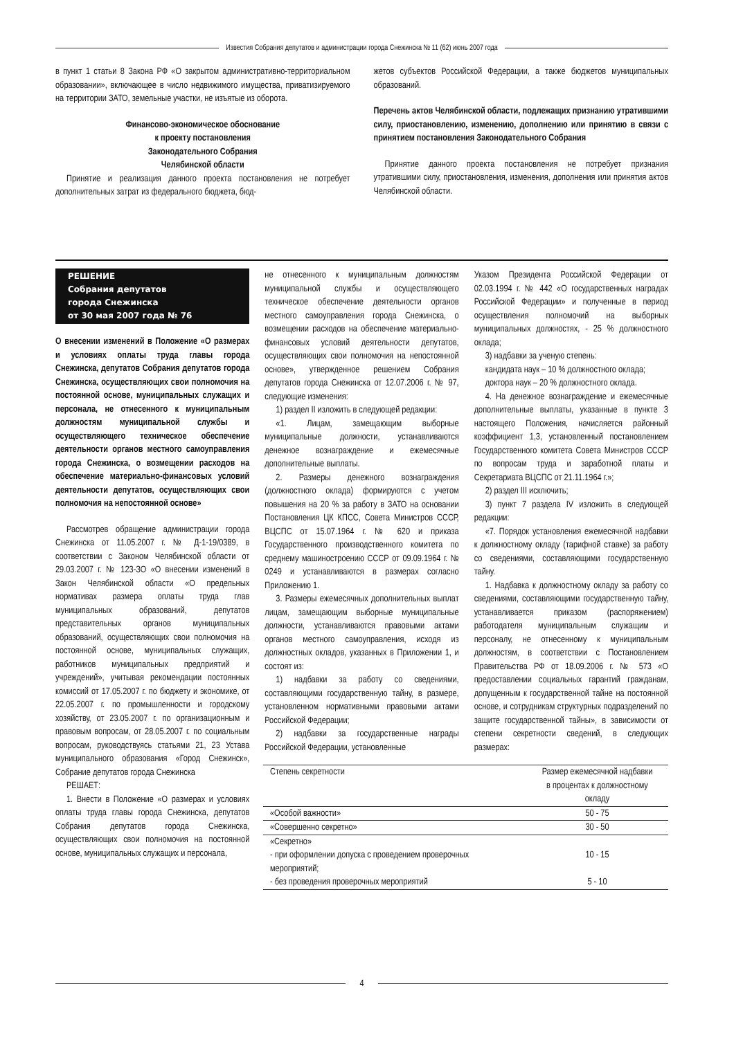Известия Собрания депутатов и администрации города Снежинска № 11 (62) июнь 2007 года
в пункт 1 статьи 8 Закона РФ «О закрытом административно-территориальном образовании», включающее в число недвижимого имущества, приватизируемого на территории ЗАТО, земельные участки, не изъятые из оборота.
Финансово-экономическое обоснование
к проекту постановления
Законодательного Собрания
Челябинской области
Принятие и реализация данного проекта постановления не потребует дополнительных затрат из федерального бюджета, бюд-
жетов субъектов Российской Федерации, а также бюджетов муниципальных образований.
Перечень актов Челябинской области, подлежащих признанию утратившими силу, приостановлению, изменению, дополнению или принятию в связи с принятием постановления Законодательного Собрания
Принятие данного проекта постановления не потребует признания утратившими силу, приостановления, изменения, дополнения или принятия актов Челябинской области.
РЕШЕНИЕ
Собрания депутатов
города Снежинска
от 30 мая 2007 года № 76
О внесении изменений в Положение «О размерах и условиях оплаты труда главы города Снежинска, депутатов Собрания депутатов города Снежинска, осуществляющих свои полномочия на постоянной основе, муниципальных служащих и персонала, не отнесенного к муниципальным должностям муниципальной службы и осуществляющего техническое обеспечение деятельности органов местного самоуправления города Снежинска, о возмещении расходов на обеспечение материально-финансовых условий деятельности депутатов, осуществляющих свои полномочия на непостоянной основе»
Рассмотрев обращение администрации города Снежинска от 11.05.2007 г. № Д-1-19/0389, в соответствии с Законом Челябинской области от 29.03.2007 г. № 123-ЗО «О внесении изменений в Закон Челябинской области «О предельных нормативах размера оплаты труда глав муниципальных образований, депутатов представительных органов муниципальных образований, осуществляющих свои полномочия на постоянной основе, муниципальных служащих, работников муниципальных предприятий и учреждений», учитывая рекомендации постоянных комиссий от 17.05.2007 г. по бюджету и экономике, от 22.05.2007 г. по промышленности и городскому хозяйству, от 23.05.2007 г. по организационным и правовым вопросам, от 28.05.2007 г. по социальным вопросам, руководствуясь статьями 21, 23 Устава муниципального образования «Город Снежинск», Собрание депутатов города Снежинска
РЕШАЕТ:
1. Внести в Положение «О размерах и условиях оплаты труда главы города Снежинска, депутатов Собрания депутатов города Снежинска, осуществляющих свои полномочия на постоянной основе, муниципальных служащих и персонала,
не отнесенного к муниципальным должностям муниципальной службы и осуществляющего техническое обеспечение деятельности органов местного самоуправления города Снежинска, о возмещении расходов на обеспечение материально-финансовых условий деятельности депутатов, осуществляющих свои полномочия на непостоянной основе», утвержденное решением Собрания депутатов города Снежинска от 12.07.2006 г. № 97, следующие изменения:
1) раздел II изложить в следующей редакции:
«1. Лицам, замещающим выборные муниципальные должности, устанавливаются денежное вознаграждение и ежемесячные дополнительные выплаты.
2. Размеры денежного вознаграждения (должностного оклада) формируются с учетом повышения на 20 % за работу в ЗАТО на основании Постановления ЦК КПСС, Совета Министров СССР, ВЦСПС от 15.07.1964 г. № 620 и приказа Государственного производственного комитета по среднему машиностроению СССР от 09.09.1964 г. № 0249 и устанавливаются в размерах согласно Приложению 1.
3. Размеры ежемесячных дополнительных выплат лицам, замещающим выборные муниципальные должности, устанавливаются правовыми актами органов местного самоуправления, исходя из должностных окладов, указанных в Приложении 1, и состоят из:
1) надбавки за работу со сведениями, составляющими государственную тайну, в размере, установленном нормативными правовыми актами Российской Федерации;
2) надбавки за государственные награды Российской Федерации, установленные
Указом Президента Российской Федерации от 02.03.1994 г. № 442 «О государственных наградах Российской Федерации» и полученные в период осуществления полномочий на выборных муниципальных должностях, - 25 % должностного оклада;
3) надбавки за ученую степень:
кандидата наук – 10 % должностного оклада;
доктора наук – 20 % должностного оклада.
4. На денежное вознаграждение и ежемесячные дополнительные выплаты, указанные в пункте 3 настоящего Положения, начисляется районный коэффициент 1,3, установленный постановлением Государственного комитета Совета Министров СССР по вопросам труда и заработной платы и Секретариата ВЦСПС от 21.11.1964 г.»;
2) раздел III исключить;
3) пункт 7 раздела IV изложить в следующей редакции:
«7. Порядок установления ежемесячной надбавки к должностному окладу (тарифной ставке) за работу со сведениями, составляющими государственную тайну.
1. Надбавка к должностному окладу за работу со сведениями, составляющими государственную тайну, устанавливается приказом (распоряжением) работодателя муниципальным служащим и персоналу, не отнесенному к муниципальным должностям, в соответствии с Постановлением Правительства РФ от 18.09.2006 г. № 573 «О предоставлении социальных гарантий гражданам, допущенным к государственной тайне на постоянной основе, и сотрудникам структурных подразделений по защите государственной тайны», в зависимости от степени секретности сведений, в следующих размерах:
| Степень секретности | Размер ежемесячной надбавки в процентах к должностному окладу |
| --- | --- |
| «Особой важности» | 50 - 75 |
| «Совершенно секретно» | 30 - 50 |
| «Секретно» - при оформлении допуска с проведением проверочных мероприятий; - без проведения проверочных мероприятий | 10 - 15 5 - 10 |
4